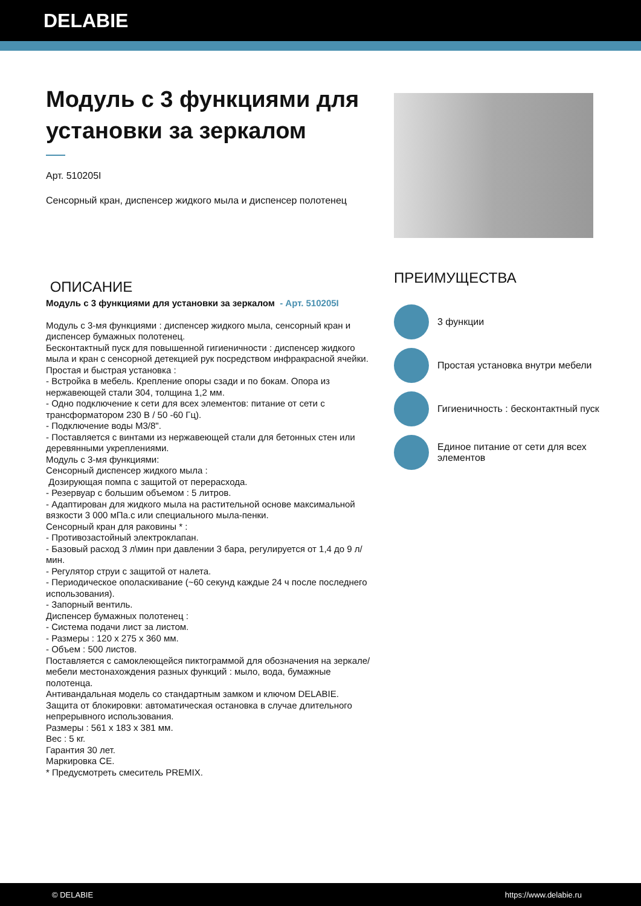DELABIE
Модуль с 3 функциями для установки за зеркалом
Арт. 510205I
Сенсорный кран, диспенсер жидкого мыла и диспенсер полотенец
ОПИСАНИЕ
Модуль с 3 функциями для установки за зеркалом - Арт. 510205I
Модуль с 3-мя функциями : диспенсер жидкого мыла, сенсорный кран и диспенсер бумажных полотенец.
Бесконтактный пуск для повышенной гигиеничности : диспенсер жидкого мыла и кран с сенсорной детекцией рук посредством инфракрасной ячейки.
Простая и быстрая установка :
- Встройка в мебель. Крепление опоры сзади и по бокам. Опора из нержавеющей стали 304, толщина 1,2 мм.
- Одно подключение к сети для всех элементов: питание от сети с трансформатором 230 В / 50 -60 Гц).
- Подключение воды M3/8".
- Поставляется с винтами из нержавеющей стали для бетонных стен или деревянными укреплениями.
Модуль с 3-мя функциями:
Сенсорный диспенсер жидкого мыла :
Дозирующая помпа с защитой от перерасхода.
- Резервуар с большим объемом : 5 литров.
- Адаптирован для жидкого мыла на растительной основе максимальной вязкости 3 000 мПа.с или специального мыла-пенки.
Сенсорный кран для раковины * :
- Противозастойный электроклапан.
- Базовый расход 3 л\мин при давлении 3 бара, регулируется от 1,4 до 9 л/мин.
- Регулятор струи с защитой от налета.
- Периодическое ополаскивание (~60 секунд каждые 24 ч после последнего использования).
- Запорный вентиль.
Диспенсер бумажных полотенец :
- Система подачи лист за листом.
- Размеры : 120 x 275 x 360 мм.
- Объем : 500 листов.
Поставляется с самоклеющейся пиктограммой для обозначения на зеркале/мебели местонахождения разных функций : мыло, вода, бумажные полотенца.
Антивандальная модель со стандартным замком и ключом DELABIE.
Защита от блокировки: автоматическая остановка в случае длительного непрерывного использования.
Размеры : 561 x 183 x 381 мм.
Вес : 5 кг.
Гарантия 30 лет.
Маркировка CE.
* Предусмотреть смеситель PREMIX.
ПРЕИМУЩЕСТВА
3 функции
Простая установка внутри мебели
Гигиеничность : бесконтактный пуск
Единое питание от сети для всех элементов
© DELABIE https://www.delabie.ru